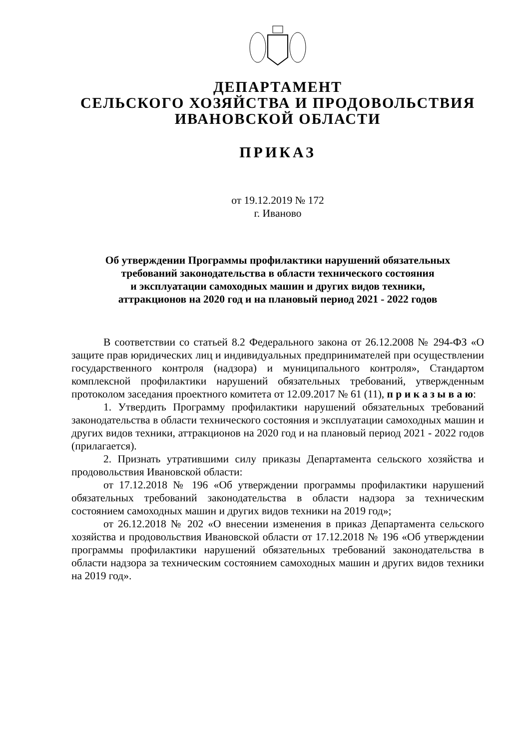ДЕПАРТАМЕНТ
СЕЛЬСКОГО ХОЗЯЙСТВА И ПРОДОВОЛЬСТВИЯ
ИВАНОВСКОЙ ОБЛАСТИ
ПРИКАЗ
от 19.12.2019 № 172
г. Иваново
Об утверждении Программы профилактики нарушений обязательных
требований законодательства в области технического состояния
и эксплуатации самоходных машин и других видов техники,
аттракционов на 2020 год и на плановый период 2021 - 2022 годов
В соответствии со статьей 8.2 Федерального закона от 26.12.2008 № 294-ФЗ «О защите прав юридических лиц и индивидуальных предпринимателей при осуществлении государственного контроля (надзора) и муниципального контроля», Стандартом комплексной профилактики нарушений обязательных требований, утвержденным протоколом заседания проектного комитета от 12.09.2017 № 61 (11), п р и к а з ы в а ю:
1. Утвердить Программу профилактики нарушений обязательных требований законодательства в области технического состояния и эксплуатации самоходных машин и других видов техники, аттракционов на 2020 год и на плановый период 2021 - 2022 годов (прилагается).
2. Признать утратившими силу приказы Департамента сельского хозяйства и продовольствия Ивановской области:
от 17.12.2018 № 196 «Об утверждении программы профилактики нарушений обязательных требований законодательства в области надзора за техническим состоянием самоходных машин и других видов техники на 2019 год»;
от 26.12.2018 № 202 «О внесении изменения в приказ Департамента сельского хозяйства и продовольствия Ивановской области от 17.12.2018 № 196 «Об утверждении программы профилактики нарушений обязательных требований законодательства в области надзора за техническим состоянием самоходных машин и других видов техники на 2019 год».